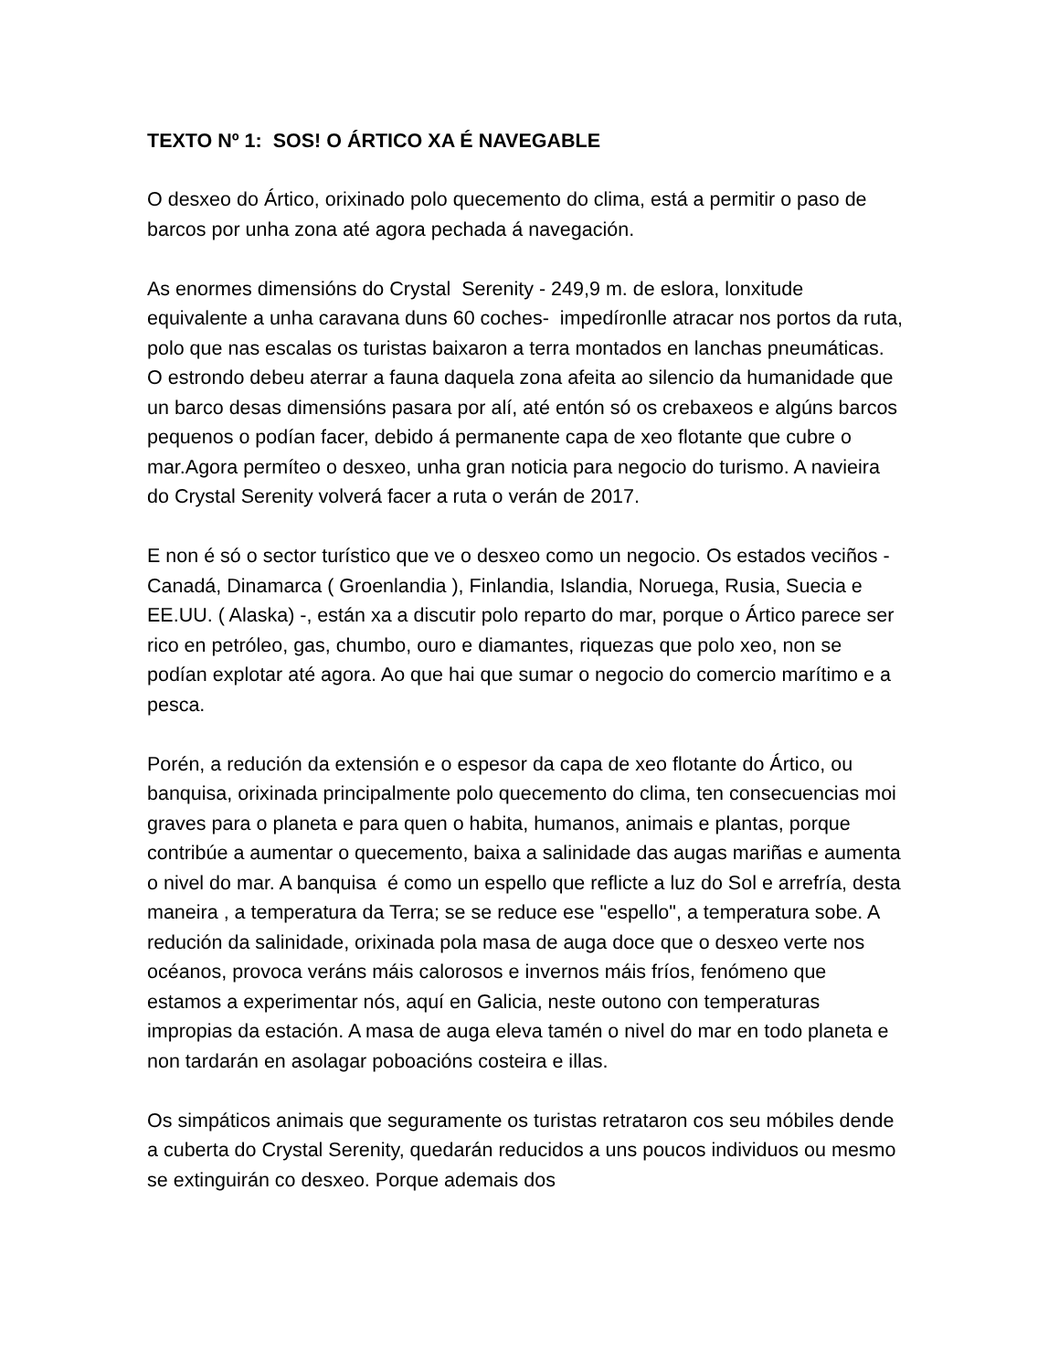TEXTO Nº 1: SOS! O ÁRTICO XA É NAVEGABLE
O desxeo do Ártico, orixinado polo quecemento do clima, está a permitir o paso de barcos por unha zona até agora pechada á navegación.
As enormes dimensións do Crystal Serenity - 249,9 m. de eslora, lonxitude equivalente a unha caravana duns 60 coches- impedíronlle atracar nos portos da ruta, polo que nas escalas os turistas baixaron a terra montados en lanchas pneumáticas. O estrondo debeu aterrar a fauna daquela zona afeita ao silencio da humanidade que un barco desas dimensións pasara por alí, até entón só os crebaxeos e algúns barcos pequenos o podían facer, debido á permanente capa de xeo flotante que cubre o mar.Agora permíteo o desxeo, unha gran noticia para negocio do turismo. A navieira do Crystal Serenity volverá facer a ruta o verán de 2017.
E non é só o sector turístico que ve o desxeo como un negocio. Os estados veciños - Canadá, Dinamarca ( Groenlandia ), Finlandia, Islandia, Noruega, Rusia, Suecia e EE.UU. ( Alaska) -, están xa a discutir polo reparto do mar, porque o Ártico parece ser rico en petróleo, gas, chumbo, ouro e diamantes, riquezas que polo xeo, non se podían explotar até agora. Ao que hai que sumar o negocio do comercio marítimo e a pesca.
Porén, a redución da extensión e o espesor da capa de xeo flotante do Ártico, ou banquisa, orixinada principalmente polo quecemento do clima, ten consecuencias moi graves para o planeta e para quen o habita, humanos, animais e plantas, porque contribúe a aumentar o quecemento, baixa a salinidade das augas mariñas e aumenta o nivel do mar. A banquisa é como un espello que reflicte a luz do Sol e arrefría, desta maneira , a temperatura da Terra; se se reduce ese "espello", a temperatura sobe. A redución da salinidade, orixinada pola masa de auga doce que o desxeo verte nos océanos, provoca veráns máis calorosos e invernos máis fríos, fenómeno que estamos a experimentar nós, aquí en Galicia, neste outono con temperaturas impropias da estación. A masa de auga eleva tamén o nivel do mar en todo planeta e non tardarán en asolagar poboacións costeira e illas.
Os simpáticos animais que seguramente os turistas retrataron cos seu móbiles dende a cuberta do Crystal Serenity, quedarán reducidos a uns poucos individuos ou mesmo se extinguirán co desxeo. Porque ademais dos